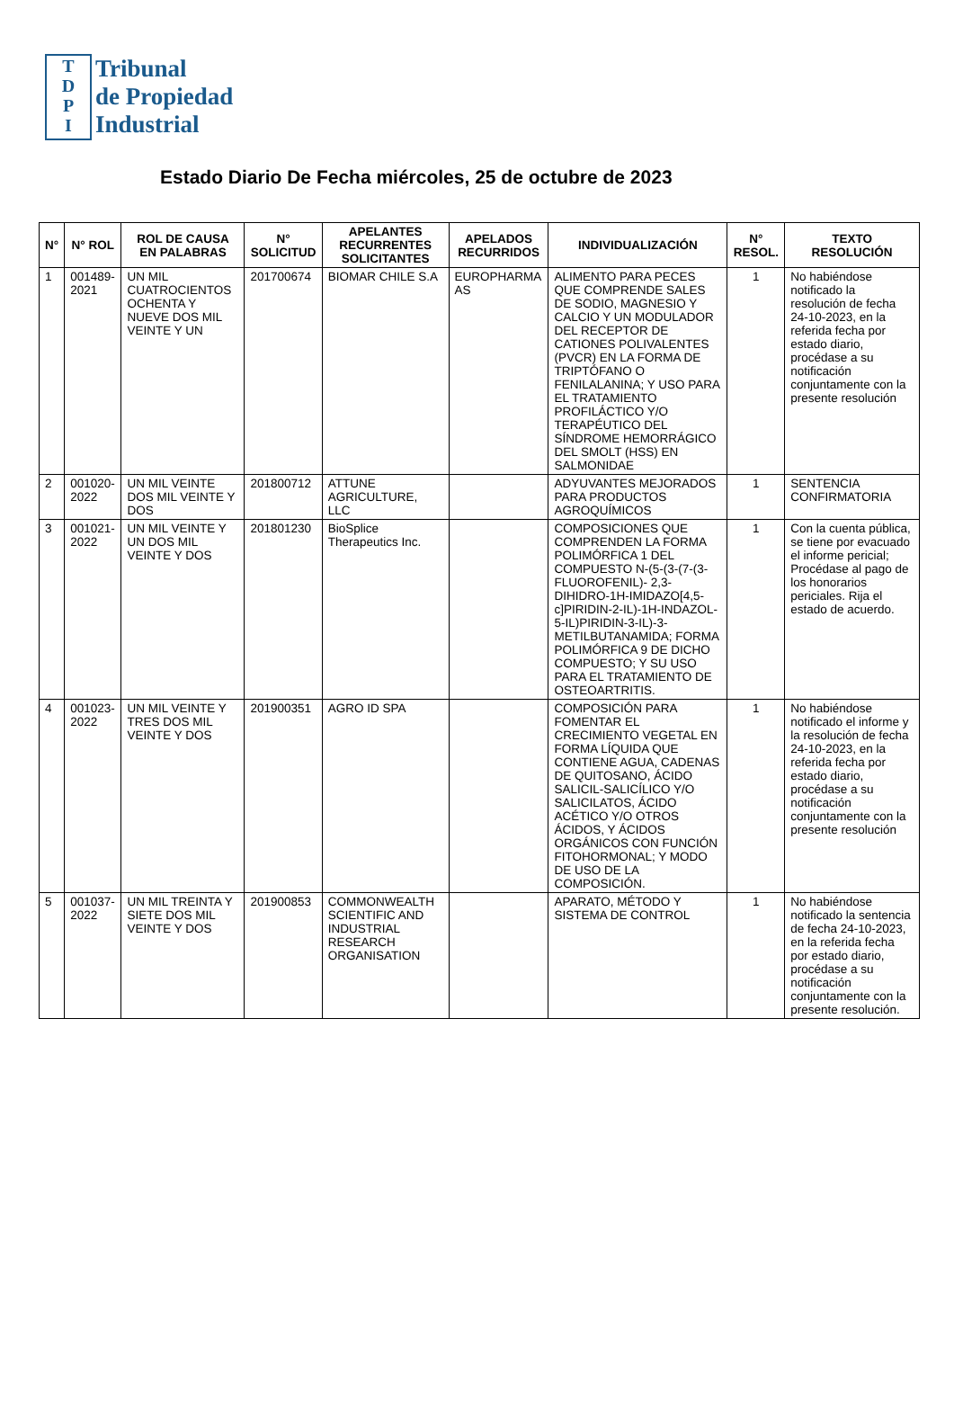T
D
P
I
Tribunal
de Propiedad
Industrial
Estado Diario De Fecha miércoles, 25 de octubre de 2023
| N° | N° ROL | ROL DE CAUSA EN PALABRAS | N° SOLICITUD | APELANTES RECURRENTES SOLICITANTES | APELADOS RECURRIDOS | INDIVIDUALIZACIÓN | N° RESOL. | TEXTO RESOLUCIÓN |
| --- | --- | --- | --- | --- | --- | --- | --- | --- |
| 1 | 001489-2021 | UN MIL CUATROCIENTOS OCHENTA Y NUEVE DOS MIL VEINTE Y UN | 201700674 | BIOMAR CHILE S.A | EUROPHARMA AS | ALIMENTO PARA PECES QUE COMPRENDE SALES DE SODIO, MAGNESIO Y CALCIO Y UN MODULADOR DEL RECEPTOR DE CATIONES POLIVALENTES (PVCR) EN LA FORMA DE TRIPTÓFANO O FENILALANINA; Y USO PARA EL TRATAMIENTO PROFILÁCTICO Y/O TERAPÉUTICO DEL SÍNDROME HEMORRÁGICO DEL SMOLT (HSS) EN SALMONIDAE | 1 | No habiéndose notificado la resolución de fecha 24-10-2023, en la referida fecha por estado diario, procédase a su notificación conjuntamente con la presente resolución |
| 2 | 001020-2022 | UN MIL VEINTE DOS MIL VEINTE Y DOS | 201800712 | ATTUNE AGRICULTURE, LLC | | ADYUVANTES MEJORADOS PARA PRODUCTOS AGROQUÍMICOS | 1 | SENTENCIA CONFIRMATORIA |
| 3 | 001021-2022 | UN MIL VEINTE Y UN DOS MIL VEINTE Y DOS | 201801230 | BioSplice Therapeutics Inc. | | COMPOSICIONES QUE COMPRENDEN LA FORMA POLIMÓRFICA 1 DEL COMPUESTO N-(5-(3-(7-(3-FLUOROFENIL)- 2,3-DIHIDRO-1H-IMIDAZO[4,5-c]PIRIDIN-2-IL)-1H-INDAZOL-5-IL)PIRIDIN-3-IL)-3-METILBUTANAMIDA; FORMA POLIMÓRFICA 9 DE DICHO COMPUESTO; Y SU USO PARA EL TRATAMIENTO DE OSTEOARTRITIS. | 1 | Con la cuenta pública, se tiene por evacuado el informe pericial; Procédase al pago de los honorarios periciales. Rija el estado de acuerdo. |
| 4 | 001023-2022 | UN MIL VEINTE Y TRES DOS MIL VEINTE Y DOS | 201900351 | AGRO ID SPA | | COMPOSICIÓN PARA FOMENTAR EL CRECIMIENTO VEGETAL EN FORMA LÍQUIDA QUE CONTIENE AGUA, CADENAS DE QUITOSANO, ÁCIDO SALICIL-SALICÍLICO Y/O SALICILATOS, ÁCIDO ACÉTICO Y/O OTROS ÁCIDOS, Y ÁCIDOS ORGÁNICOS CON FUNCIÓN FITOHORMONAL; Y MODO DE USO DE LA COMPOSICIÓN. | 1 | No habiéndose notificado el informe y la resolución de fecha 24-10-2023, en la referida fecha por estado diario, procédase a su notificación conjuntamente con la presente resolución |
| 5 | 001037-2022 | UN MIL TREINTA Y SIETE DOS MIL VEINTE Y DOS | 201900853 | COMMONWEALTH SCIENTIFIC AND INDUSTRIAL RESEARCH ORGANISATION | | APARATO, MÉTODO Y SISTEMA DE CONTROL | 1 | No habiéndose notificado la sentencia de fecha 24-10-2023, en la referida fecha por estado diario, procédase a su notificación conjuntamente con la presente resolución. |